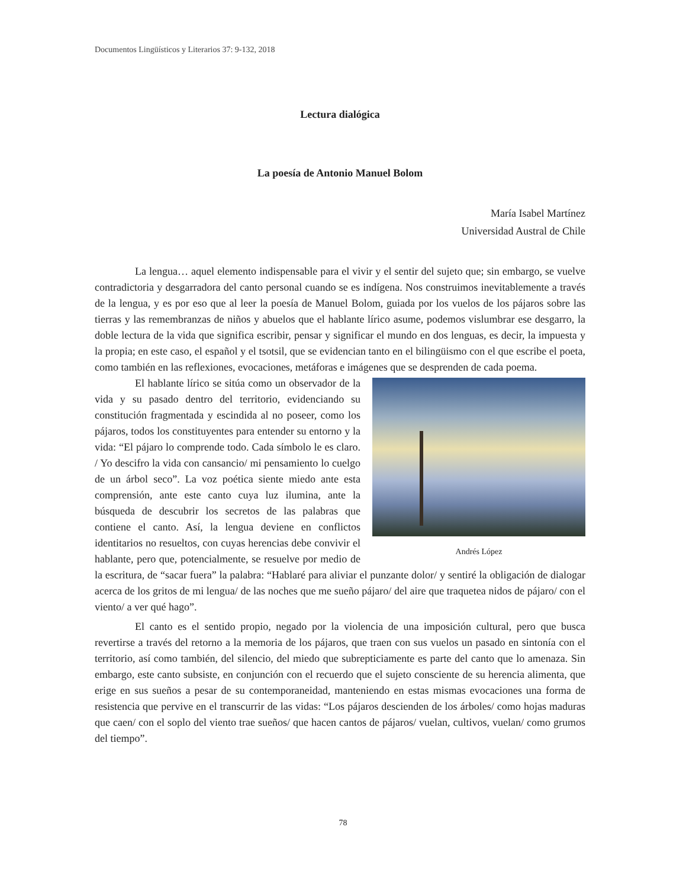Documentos Lingüísticos y Literarios 37: 9-132, 2018
Lectura dialógica
La poesía de Antonio Manuel Bolom
María Isabel Martínez
Universidad Austral de Chile
La lengua… aquel elemento indispensable para el vivir y el sentir del sujeto que; sin embargo, se vuelve contradictoria y desgarradora del canto personal cuando se es indígena. Nos construimos inevitablemente a través de la lengua, y es por eso que al leer la poesía de Manuel Bolom, guiada por los vuelos de los pájaros sobre las tierras y las remembranzas de niños y abuelos que el hablante lírico asume, podemos vislumbrar ese desgarro, la doble lectura de la vida que significa escribir, pensar y significar el mundo en dos lenguas, es decir, la impuesta y la propia; en este caso, el español y el tsotsil, que se evidencian tanto en el bilingüismo con el que escribe el poeta, como también en las reflexiones, evocaciones, metáforas e imágenes que se desprenden de cada poema.
Andrés López
El hablante lírico se sitúa como un observador de la vida y su pasado dentro del territorio, evidenciando su constitución fragmentada y escindida al no poseer, como los pájaros, todos los constituyentes para entender su entorno y la vida: “El pájaro lo comprende todo. Cada símbolo le es claro. / Yo descifro la vida con cansancio/ mi pensamiento lo cuelgo de un árbol seco”. La voz poética siente miedo ante esta comprensión, ante este canto cuya luz ilumina, ante la búsqueda de descubrir los secretos de las palabras que contiene el canto. Así, la lengua deviene en conflictos identitarios no resueltos, con cuyas herencias debe convivir el hablante, pero que, potencialmente, se resuelve por medio de la escritura, de “sacar fuera” la palabra: “Hablaré para aliviar el punzante dolor/ y sentiré la obligación de dialogar acerca de los gritos de mi lengua/ de las noches que me sueño pájaro/ del aire que traquetea nidos de pájaro/ con el viento/ a ver qué hago”.
El canto es el sentido propio, negado por la violencia de una imposición cultural, pero que busca revertirse a través del retorno a la memoria de los pájaros, que traen con sus vuelos un pasado en sintonía con el territorio, así como también, del silencio, del miedo que subrepticiamente es parte del canto que lo amenaza. Sin embargo, este canto subsiste, en conjunción con el recuerdo que el sujeto consciente de su herencia alimenta, que erige en sus sueños a pesar de su contemporaneidad, manteniendo en estas mismas evocaciones una forma de resistencia que pervive en el transcurrir de las vidas: “Los pájaros descienden de los árboles/ como hojas maduras que caen/ con el soplo del viento trae sueños/ que hacen cantos de pájaros/ vuelan, cultivos, vuelan/ como grumos del tiempo”.
78